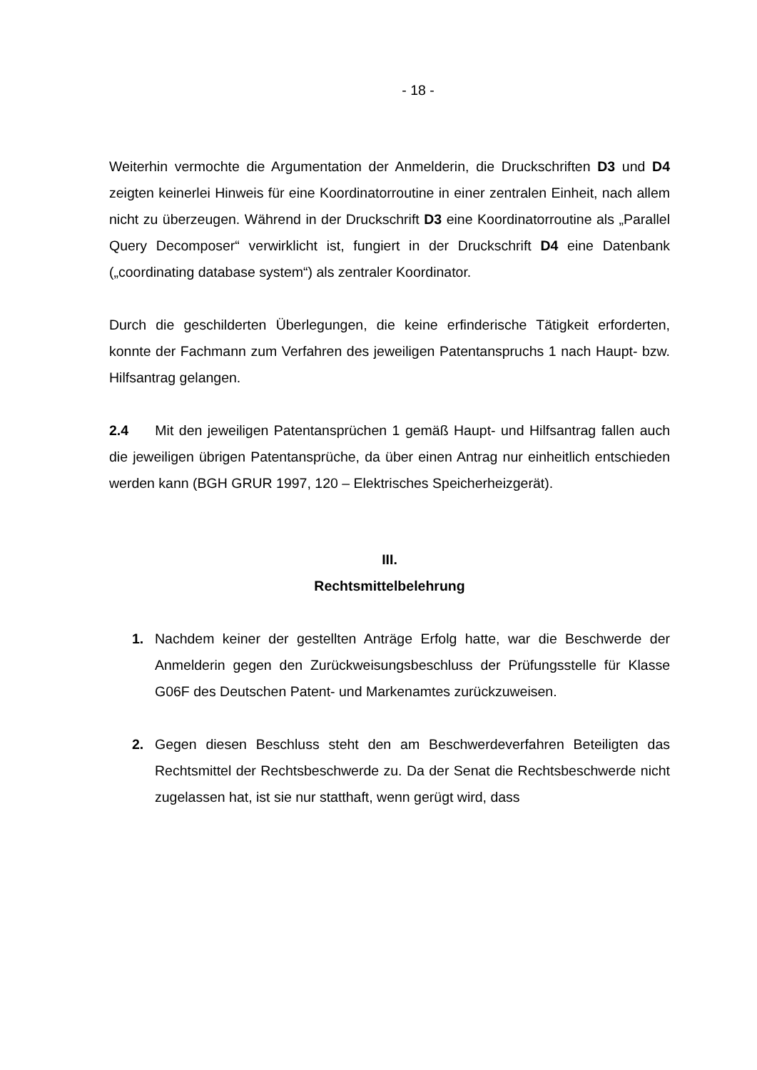- 18 -
Weiterhin vermochte die Argumentation der Anmelderin, die Druckschriften D3 und D4 zeigten keinerlei Hinweis für eine Koordinatorroutine in einer zentralen Einheit, nach allem nicht zu überzeugen. Während in der Druckschrift D3 eine Koordinatorroutine als „Parallel Query Decomposer“ verwirklicht ist, fungiert in der Druckschrift D4 eine Datenbank („coordinating database system“) als zentraler Koordinator.
Durch die geschilderten Überlegungen, die keine erfinderische Tätigkeit erforderten, konnte der Fachmann zum Verfahren des jeweiligen Patentanspruchs 1 nach Haupt- bzw. Hilfsantrag gelangen.
2.4 Mit den jeweiligen Patentansprüchen 1 gemäß Haupt- und Hilfsantrag fallen auch die jeweiligen übrigen Patentansprüche, da über einen Antrag nur einheitlich entschieden werden kann (BGH GRUR 1997, 120 – Elektrisches Speicherheizgerät).
III.
Rechtsmittelbelehrung
1. Nachdem keiner der gestellten Anträge Erfolg hatte, war die Beschwerde der Anmelderin gegen den Zurückweisungsbeschluss der Prüfungsstelle für Klasse G06F des Deutschen Patent- und Markenamtes zurückzuweisen.
2. Gegen diesen Beschluss steht den am Beschwerdeverfahren Beteiligten das Rechtsmittel der Rechtsbeschwerde zu. Da der Senat die Rechtsbeschwerde nicht zugelassen hat, ist sie nur statthaft, wenn gerügt wird, dass